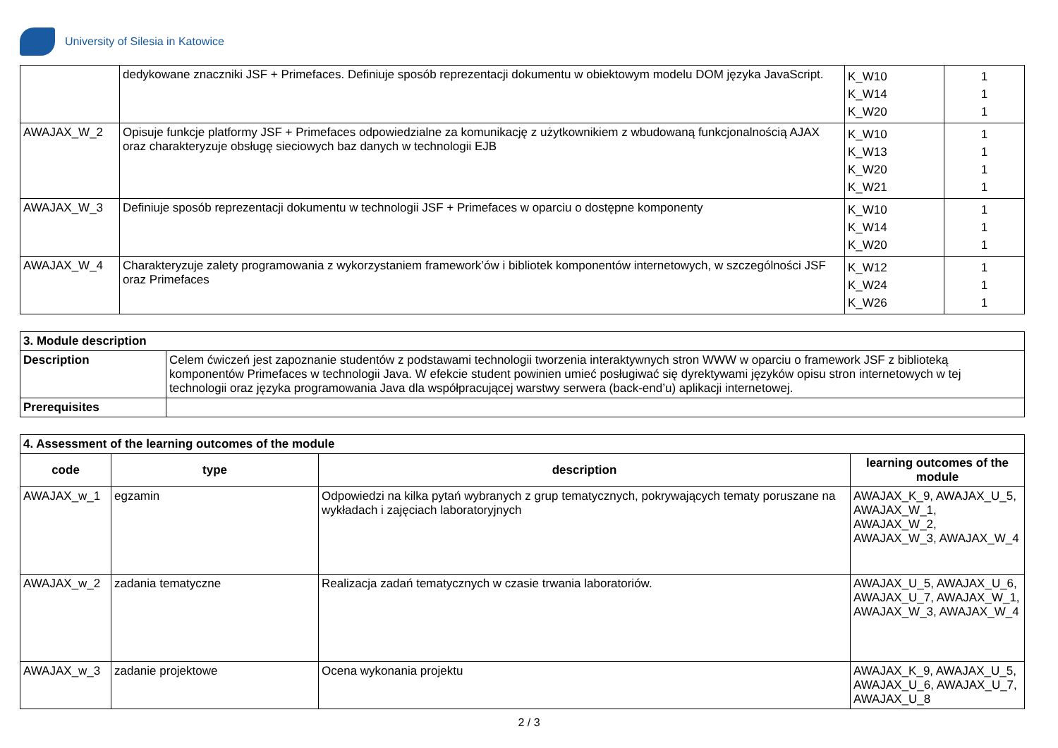University of Silesia in Katowice
| | dedykowane znaczniki JSF + Primefaces. Definiuje sposób reprezentacji dokumentu w obiektowym modelu DOM języka JavaScript. | K_W10 K_W14 K_W20 | 1 1 1 |
| AWAJAX_W_2 | Opisuje funkcje platformy JSF + Primefaces odpowiedzialne za komunikację z użytkownikiem z wbudowaną funkcjonalnością AJAX oraz charakteryzuje obsługę sieciowych baz danych w technologii EJB | K_W10 K_W13 K_W20 K_W21 | 1 1 1 1 |
| AWAJAX_W_3 | Definiuje sposób reprezentacji dokumentu w technologii JSF + Primefaces w oparciu o dostępne komponenty | K_W10 K_W14 K_W20 | 1 1 1 |
| AWAJAX_W_4 | Charakteryzuje zalety programowania z wykorzystaniem framework’ów i bibliotek komponentów internetowych, w szczególności JSF oraz Primefaces | K_W12 K_W24 K_W26 | 1 1 1 |
| 3. Module description | |
| --- | --- |
| Description | Celem ćwiczeń jest zapoznanie studentów z podstawami technologii tworzenia interaktywnych stron WWW w oparciu o framework JSF z biblioteką komponentów Primefaces w technologii Java. W efekcie student powinien umieć posługiwać się dyrektywami języków opisu stron internetowych w tej technologii oraz języka programowania Java dla współpracującej warstwy serwera (back-end’u) aplikacji internetowej. |
| Prerequisites | |
| 4. Assessment of the learning outcomes of the module | | | |
| --- | --- | --- | --- |
| code | type | description | learning outcomes of the module |
| AWAJAX_w_1 | egzamin | Odpowiedzi na kilka pytań wybranych z grup tematycznych, pokrywających tematy poruszane na wykładach i zajęciach laboratoryjnych | AWAJAX_K_9, AWAJAX_U_5, AWAJAX_W_1, AWAJAX_W_2, AWAJAX_W_3, AWAJAX_W_4 |
| AWAJAX_w_2 | zadania tematyczne | Realizacja zadań tematycznych w czasie trwania laboratoriów. | AWAJAX_U_5, AWAJAX_U_6, AWAJAX_U_7, AWAJAX_W_1, AWAJAX_W_3, AWAJAX_W_4 |
| AWAJAX_w_3 | zadanie projektowe | Ocena wykonania projektu | AWAJAX_K_9, AWAJAX_U_5, AWAJAX_U_6, AWAJAX_U_7, AWAJAX_U_8 |
2 / 3